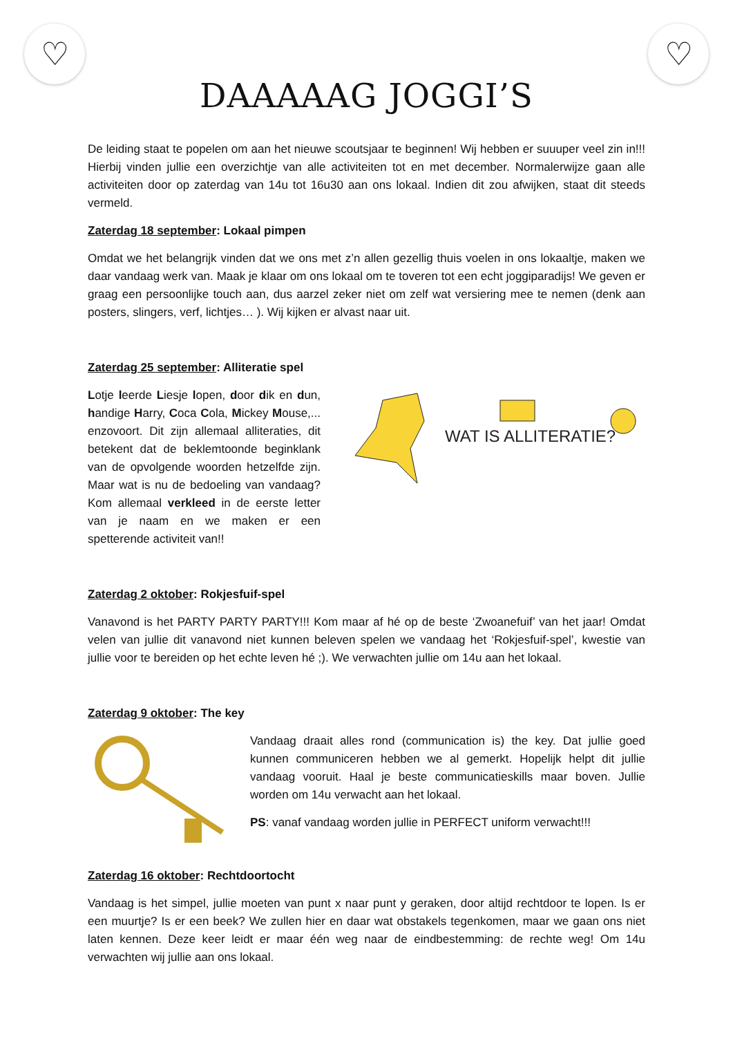♡ ♡
DAAAAAG JOGGI’S
De leiding staat te popelen om aan het nieuwe scoutsjaar te beginnen! Wij hebben er suuuper veel zin in!!! Hierbij vinden jullie een overzichtje van alle activiteiten tot en met december. Normalerwijze gaan alle activiteiten door op zaterdag van 14u tot 16u30 aan ons lokaal. Indien dit zou afwijken, staat dit steeds vermeld.
Zaterdag 18 september: Lokaal pimpen
Omdat we het belangrijk vinden dat we ons met z’n allen gezellig thuis voelen in ons lokaaltje, maken we daar vandaag werk van. Maak je klaar om ons lokaal om te toveren tot een echt joggiparadijs! We geven er graag een persoonlijke touch aan, dus aarzel zeker niet om zelf wat versiering mee te nemen (denk aan posters, slingers, verf, lichtjes… ). Wij kijken er alvast naar uit.
Zaterdag 25 september: Alliteratie spel
Lotje leerde Liesje lopen, door dik en dun, handige Harry, Coca Cola, Mickey Mouse,... enzovoort. Dit zijn allemaal alliteraties, dit betekent dat de beklemtoonde beginklank van de opvolgende woorden hetzelfde zijn. Maar wat is nu de bedoeling van vandaag? Kom allemaal verkleed in de eerste letter van je naam en we maken er een spetterende activiteit van!!
WAT IS ALLITERATIE?
Zaterdag 2 oktober: Rokjesfuif-spel
Vanavond is het PARTY PARTY PARTY!!! Kom maar af hé op de beste ‘Zwoanefuif’ van het jaar! Omdat velen van jullie dit vanavond niet kunnen beleven spelen we vandaag het ‘Rokjesfuif-spel’, kwestie van jullie voor te bereiden op het echte leven hé ;). We verwachten jullie om 14u aan het lokaal.
Zaterdag 9 oktober: The key
Vandaag draait alles rond (communication is) the key. Dat jullie goed kunnen communiceren hebben we al gemerkt. Hopelijk helpt dit jullie vandaag vooruit. Haal je beste communicatieskills maar boven. Jullie worden om 14u verwacht aan het lokaal.
PS: vanaf vandaag worden jullie in PERFECT uniform verwacht!!!
Zaterdag 16 oktober: Rechtdoortocht
Vandaag is het simpel, jullie moeten van punt x naar punt y geraken, door altijd rechtdoor te lopen. Is er een muurtje? Is er een beek? We zullen hier en daar wat obstakels tegenkomen, maar we gaan ons niet laten kennen. Deze keer leidt er maar één weg naar de eindbestemming: de rechte weg! Om 14u verwachten wij jullie aan ons lokaal.